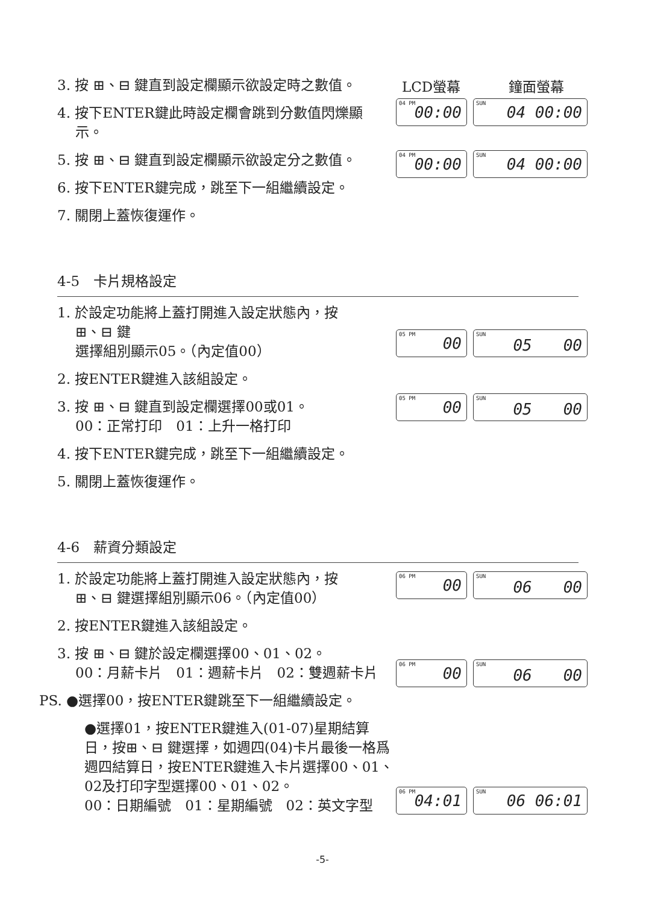3. 按 ⊞、⊟ 鍵直到設定欄顯示欲設定時之數值。
4. 按下ENTER鍵此時設定欄會跳到分數值閃爍顯
示。
5. 按 ⊞、⊟ 鍵直到設定欄顯示欲設定分之數值。
6. 按下ENTER鍵完成，跳至下一組繼續設定。
7. 關閉上蓋恢復運作。
LCD螢幕 鐘面螢幕
04 PM 00:00
SUN 04 00:00
04 PM 00:00
SUN 04 00:00
4-5　卡片規格設定
1. 於設定功能將上蓋打開進入設定狀態內，按
⊞、⊟ 鍵
選擇組別顯示05。（內定值00）
2. 按ENTER鍵進入該組設定。
3. 按 ⊞、⊟ 鍵直到設定欄選擇00或01。
00：正常打印　01：上升一格打印
4. 按下ENTER鍵完成，跳至下一組繼續設定。
5. 關閉上蓋恢復運作。
05 PM 00
SUN 05　　00
05 PM 00
SUN 05　　00
4-6　薪資分類設定
1. 於設定功能將上蓋打開進入設定狀態內，按
⊞、⊟ 鍵選擇組別顯示06。（內定值00）
2. 按ENTER鍵進入該組設定。
3. 按 ⊞、⊟ 鍵於設定欄選擇00、01、02。
00：月薪卡片　01：週薪卡片　02：雙週薪卡片
PS. ●選擇00，按ENTER鍵跳至下一組繼續設定。
●選擇01，按ENTER鍵進入(01-07)星期結算日，按⊞、⊟ 鍵選擇，如週四(04)卡片最後一格爲週四結算日，按ENTER鍵進入卡片選擇00、01、02及打印字型選擇00、01、02。
00：日期編號　01：星期編號　02：英文字型
06 PM 00
SUN 06　　00
06 PM 00
SUN 06　　00
06 PM 04:01
SUN 06 06:01
-5-